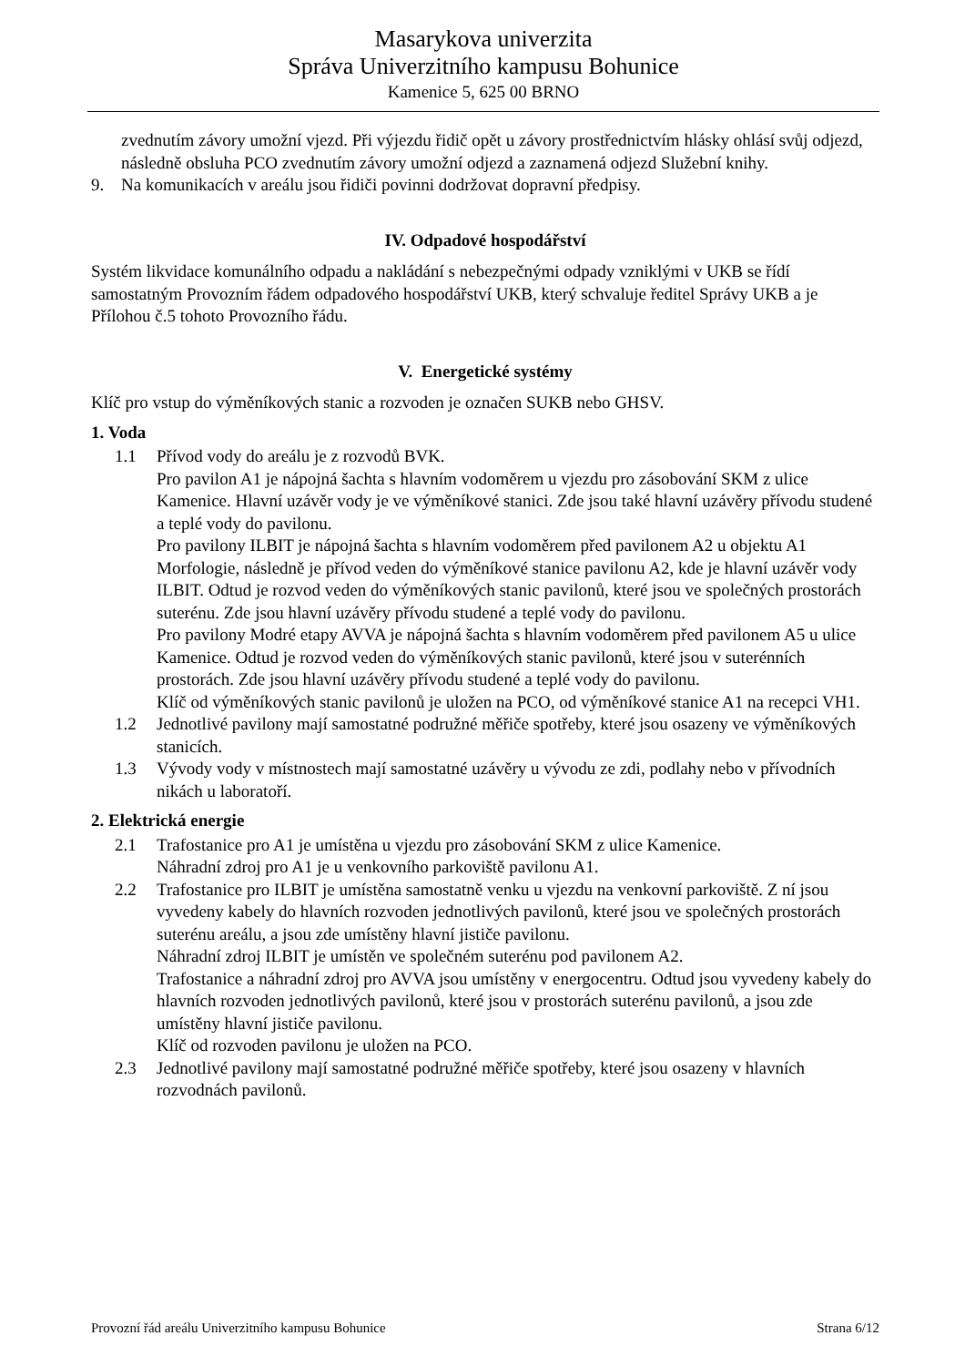Masarykova univerzita
Správa Univerzitního kampusu Bohunice
Kamenice 5, 625 00 BRNO
zvednutím závory umožní vjezd. Při výjezdu řidič opět u závory prostřednictvím hlásky ohlásí svůj odjezd, následně obsluha PCO zvednutím závory umožní odjezd a zaznamená odjezd Služební knihy.
9. Na komunikacích v areálu jsou řidiči povinni dodržovat dopravní předpisy.
IV. Odpadové hospodářství
Systém likvidace komunálního odpadu a nakládání s nebezpečnými odpady vzniklými v UKB se řídí samostatným Provozním řádem odpadového hospodářství UKB, který schvaluje ředitel Správy UKB a je Přílohou č.5 tohoto Provozního řádu.
V. Energetické systémy
Klíč pro vstup do výměníkových stanic a rozvoden je označen SUKB nebo GHSV.
1. Voda
1.1 Přívod vody do areálu je z rozvodů BVK.
Pro pavilon A1 je nápojná šachta s hlavním vodoměrem u vjezdu pro zásobování SKM z ulice Kamenice. Hlavní uzávěr vody je ve výměníkové stanici. Zde jsou také hlavní uzávěry přívodu studené a teplé vody do pavilonu.
Pro pavilony ILBIT je nápojná šachta s hlavním vodoměrem před pavilonem A2 u objektu A1 Morfologie, následně je přívod veden do výměníkové stanice pavilonu A2, kde je hlavní uzávěr vody ILBIT. Odtud je rozvod veden do výměníkových stanic pavilonů, které jsou ve společných prostorách suterénu. Zde jsou hlavní uzávěry přívodu studené a teplé vody do pavilonu.
Pro pavilony Modré etapy AVVA je nápojná šachta s hlavním vodoměrem před pavilonem A5 u ulice Kamenice. Odtud je rozvod veden do výměníkových stanic pavilonů, které jsou v suterénních prostorách. Zde jsou hlavní uzávěry přívodu studené a teplé vody do pavilonu.
Klíč od výměníkových stanic pavilonů je uložen na PCO, od výměníkové stanice A1 na recepci VH1.
1.2 Jednotlivé pavilony mají samostatné podružné měřiče spotřeby, které jsou osazeny ve výměníkových stanicích.
1.3 Vývody vody v místnostech mají samostatné uzávěry u vývodu ze zdi, podlahy nebo v přívodních nikách u laboratoří.
2. Elektrická energie
2.1 Trafostanice pro A1 je umístěna u vjezdu pro zásobování SKM z ulice Kamenice.
Náhradní zdroj pro A1 je u venkovního parkoviště pavilonu A1.
2.2 Trafostanice pro ILBIT je umístěna samostatně venku u vjezdu na venkovní parkoviště. Z ní jsou vyvedeny kabely do hlavních rozvoden jednotlivých pavilonů, které jsou ve společných prostorách suterénu areálu, a jsou zde umístěny hlavní jističe pavilonu.
Náhradní zdroj ILBIT je umístěn ve společném suterénu pod pavilonem A2.
Trafostanice a náhradní zdroj pro AVVA jsou umístěny v energocentru. Odtud jsou vyvedeny kabely do hlavních rozvoden jednotlivých pavilonů, které jsou v prostorách suterénu pavilonů, a jsou zde umístěny hlavní jističe pavilonu.
Klíč od rozvoden pavilonu je uložen na PCO.
2.3 Jednotlivé pavilony mají samostatné podružné měřiče spotřeby, které jsou osazeny v hlavních rozvodnách pavilonů.
Provozní řád areálu Univerzitního kampusu Bohunice Strana 6/12